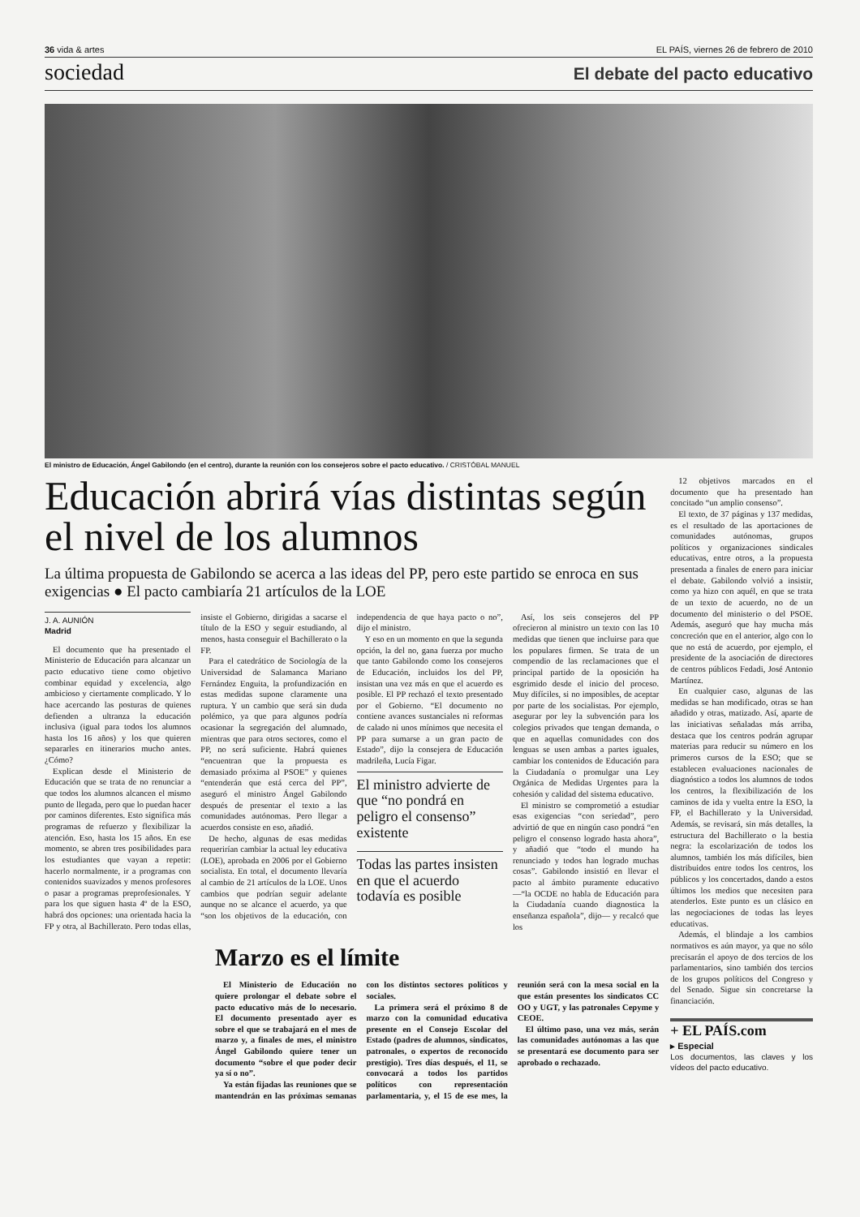36 vida & artes EL PAÍS, viernes 26 de febrero de 2010
sociedad El debate del pacto educativo
El ministro de Educación, Ángel Gabilondo (en el centro), durante la reunión con los consejeros sobre el pacto educativo. / CRISTÓBAL MANUEL
Educación abrirá vías distintas según el nivel de los alumnos
La última propuesta de Gabilondo se acerca a las ideas del PP, pero este partido se enroca en sus exigencias ● El pacto cambiaría 21 artículos de la LOE
J. A. AUNIÓN
Madrid
El documento que ha presentado el Ministerio de Educación para alcanzar un pacto educativo tiene como objetivo combinar equidad y excelencia, algo ambicioso y ciertamente complicado. Y lo hace acercando las posturas de quienes defienden a ultranza la educación inclusiva (igual para todos los alumnos hasta los 16 años) y los que quieren separarles en itinerarios mucho antes. ¿Cómo?
Explican desde el Ministerio de Educación que se trata de no renunciar a que todos los alumnos alcancen el mismo punto de llegada, pero que lo puedan hacer por caminos diferentes. Esto significa más programas de refuerzo y flexibilizar la atención. Eso, hasta los 15 años. En ese momento, se abren tres posibilidades para los estudiantes que vayan a repetir: hacerlo normalmente, ir a programas con contenidos suavizados y menos profesores o pasar a programas preprofesionales. Y para los que siguen hasta 4º de la ESO, habrá dos opciones: una orientada hacia la FP y otra, al Bachillerato. Pero todas ellas, insiste el Gobierno, dirigidas a sacarse el título de la ESO y seguir estudiando, al menos, hasta conseguir el Bachillerato o la FP.
Para el catedrático de Sociología de la Universidad de Salamanca Mariano Fernández Enguita, la profundización en estas medidas supone claramente una ruptura. Y un cambio que será sin duda polémico, ya que para algunos podría ocasionar la segregación del alumnado, mientras que para otros sectores, como el PP, no será suficiente. Habrá quienes “encuentran que la propuesta es demasiado próxima al PSOE” y quienes “entenderán que está cerca del PP”, aseguró el ministro Ángel Gabilondo después de presentar el texto a las comunidades autónomas. Pero llegar a acuerdos consiste en eso, añadió.
De hecho, algunas de esas medidas requerirían cambiar la actual ley educativa (LOE), aprobada en 2006 por el Gobierno socialista. En total, el documento llevaría al cambio de 21 artículos de la LOE. Unos cambios que podrían seguir adelante aunque no se alcance el acuerdo, ya que “son los objetivos de la educación, con independencia de que haya pacto o no”, dijo el ministro.
Y eso en un momento en que la segunda opción, la del no, gana fuerza por mucho que tanto Gabilondo como los consejeros de Educación, incluidos los del PP, insistan una vez más en que el acuerdo es posible. El PP rechazó el texto presentado por el Gobierno. “El documento no contiene avances sustanciales ni reformas de calado ni unos mínimos que necesita el PP para sumarse a un gran pacto de Estado”, dijo la consejera de Educación madrileña, Lucía Figar.
El ministro advierte de que “no pondrá en peligro el consenso” existente
Todas las partes insisten en que el acuerdo todavía es posible
Así, los seis consejeros del PP ofrecieron al ministro un texto con las 10 medidas que tienen que incluirse para que los populares firmen. Se trata de un compendio de las reclamaciones que el principal partido de la oposición ha esgrimido desde el inicio del proceso. Muy difíciles, si no imposibles, de aceptar por parte de los socialistas. Por ejemplo, asegurar por ley la subvención para los colegios privados que tengan demanda, o que en aquellas comunidades con dos lenguas se usen ambas a partes iguales, cambiar los contenidos de Educación para la Ciudadanía o promulgar una Ley Orgánica de Medidas Urgentes para la cohesión y calidad del sistema educativo.
El ministro se comprometió a estudiar esas exigencias “con seriedad”, pero advirtió de que en ningún caso pondrá “en peligro el consenso logrado hasta ahora”, y añadió que “todo el mundo ha renunciado y todos han logrado muchas cosas”. Gabilondo insistió en llevar el pacto al ámbito puramente educativo —“la OCDE no habla de Educación para la Ciudadanía cuando diagnostica la enseñanza española”, dijo— y recalcó que los
Marzo es el límite
El Ministerio de Educación no quiere prolongar el debate sobre el pacto educativo más de lo necesario. El documento presentado ayer es sobre el que se trabajará en el mes de marzo y, a finales de mes, el ministro Ángel Gabilondo quiere tener un documento “sobre el que poder decir ya sí o no”.
Ya están fijadas las reuniones que se mantendrán en las próximas semanas con los distintos sectores políticos y sociales.
La primera será el próximo 8 de marzo con la comunidad educativa presente en el Consejo Escolar del Estado (padres de alumnos, sindicatos, patronales, o expertos de reconocido prestigio). Tres días después, el 11, se convocará a todos los partidos políticos con representación parlamentaria, y, el 15 de ese mes, la reunión será con la mesa social en la que están presentes los sindicatos CC OO y UGT, y las patronales Cepyme y CEOE.
El último paso, una vez más, serán las comunidades autónomas a las que se presentará ese documento para ser aprobado o rechazado.
12 objetivos marcados en el documento que ha presentado han concitado “un amplio consenso”.
El texto, de 37 páginas y 137 medidas, es el resultado de las aportaciones de comunidades autónomas, grupos políticos y organizaciones sindicales educativas, entre otros, a la propuesta presentada a finales de enero para iniciar el debate. Gabilondo volvió a insistir, como ya hizo con aquél, en que se trata de un texto de acuerdo, no de un documento del ministerio o del PSOE. Además, aseguró que hay mucha más concreción que en el anterior, algo con lo que no está de acuerdo, por ejemplo, el presidente de la asociación de directores de centros públicos Fedadi, José Antonio Martínez.
En cualquier caso, algunas de las medidas se han modificado, otras se han añadido y otras, matizado. Así, aparte de las iniciativas señaladas más arriba, destaca que los centros podrán agrupar materias para reducir su número en los primeros cursos de la ESO; que se establecen evaluaciones nacionales de diagnóstico a todos los alumnos de todos los centros, la flexibilización de los caminos de ida y vuelta entre la ESO, la FP, el Bachillerato y la Universidad. Además, se revisará, sin más detalles, la estructura del Bachillerato o la bestia negra: la escolarización de todos los alumnos, también los más difíciles, bien distribuidos entre todos los centros, los públicos y los concertados, dando a estos últimos los medios que necesiten para atenderlos. Este punto es un clásico en las negociaciones de todas las leyes educativas.
Además, el blindaje a los cambios normativos es aún mayor, ya que no sólo precisarán el apoyo de dos tercios de los parlamentarios, sino también dos tercios de los grupos políticos del Congreso y del Senado. Sigue sin concretarse la financiación.
+ EL PAÍS.com
▸ Especial
Los documentos, las claves y los vídeos del pacto educativo.